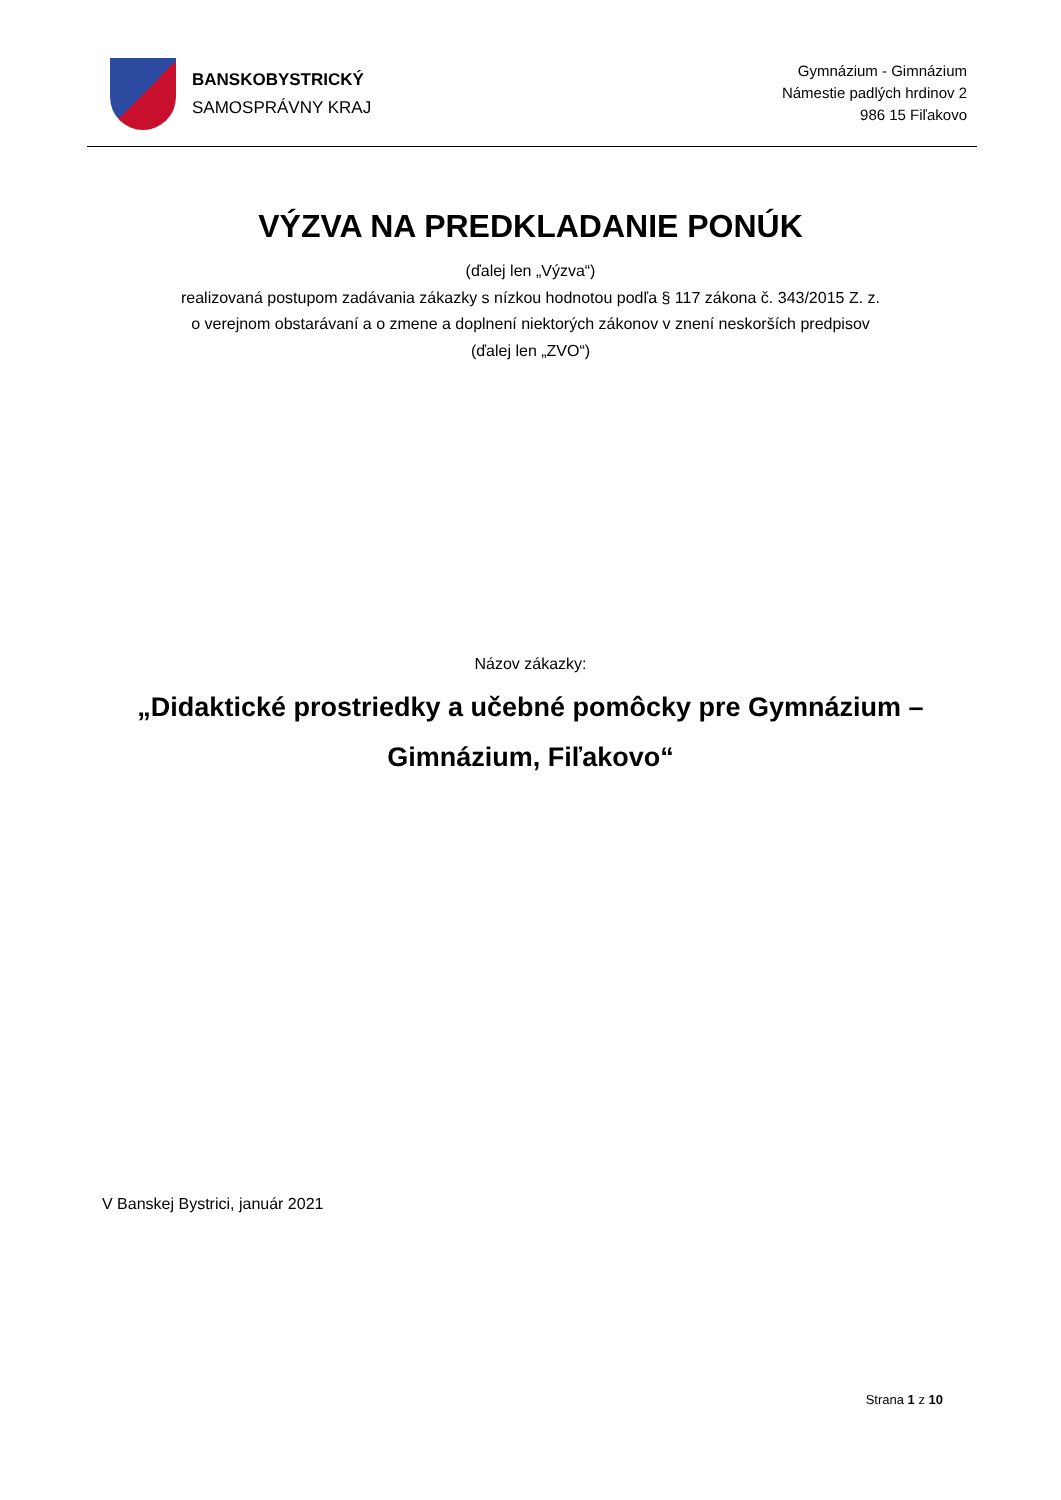BANSKOBYSTRICKÝ
SAMOSPRÁVNY KRAJ
Gymnázium - Gimnázium
Námestie padlých hrdinov 2
986 15 Fiľakovo
VÝZVA NA PREDKLADANIE PONÚK
(ďalej len „Výzva“)
realizovaná postupom zadávania zákazky s nízkou hodnotou podľa § 117 zákona č. 343/2015 Z. z.
o verejnom obstarávaní a o zmene a doplnení niektorých zákonov v znení neskorších predpisov
(ďalej len „ZVO“)
Názov zákazky:
„Didaktické prostriedky a učebné pomôcky pre Gymnázium –
Gimnázium, Fiľakovo“
V Banskej Bystrici, január 2021
Strana 1 z 10